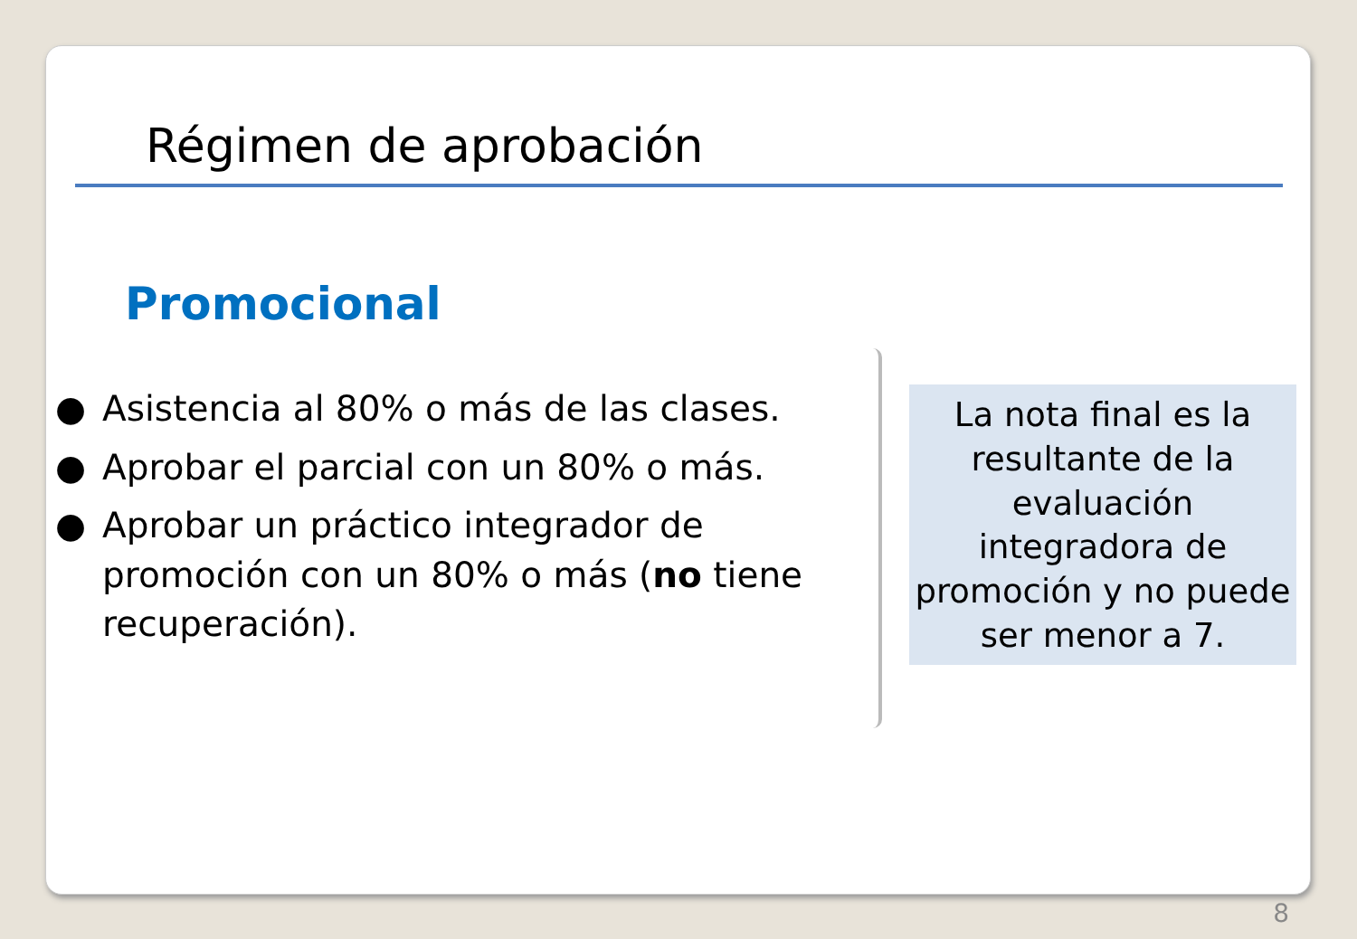Régimen de aprobación
Promocional
● Asistencia al 80% o más de las clases.
● Aprobar el parcial con un 80% o más.
● Aprobar un práctico integrador de promoción con un 80% o más (no tiene recuperación).
La nota final es la resultante de la evaluación integradora de promoción y no puede ser menor a 7.
8